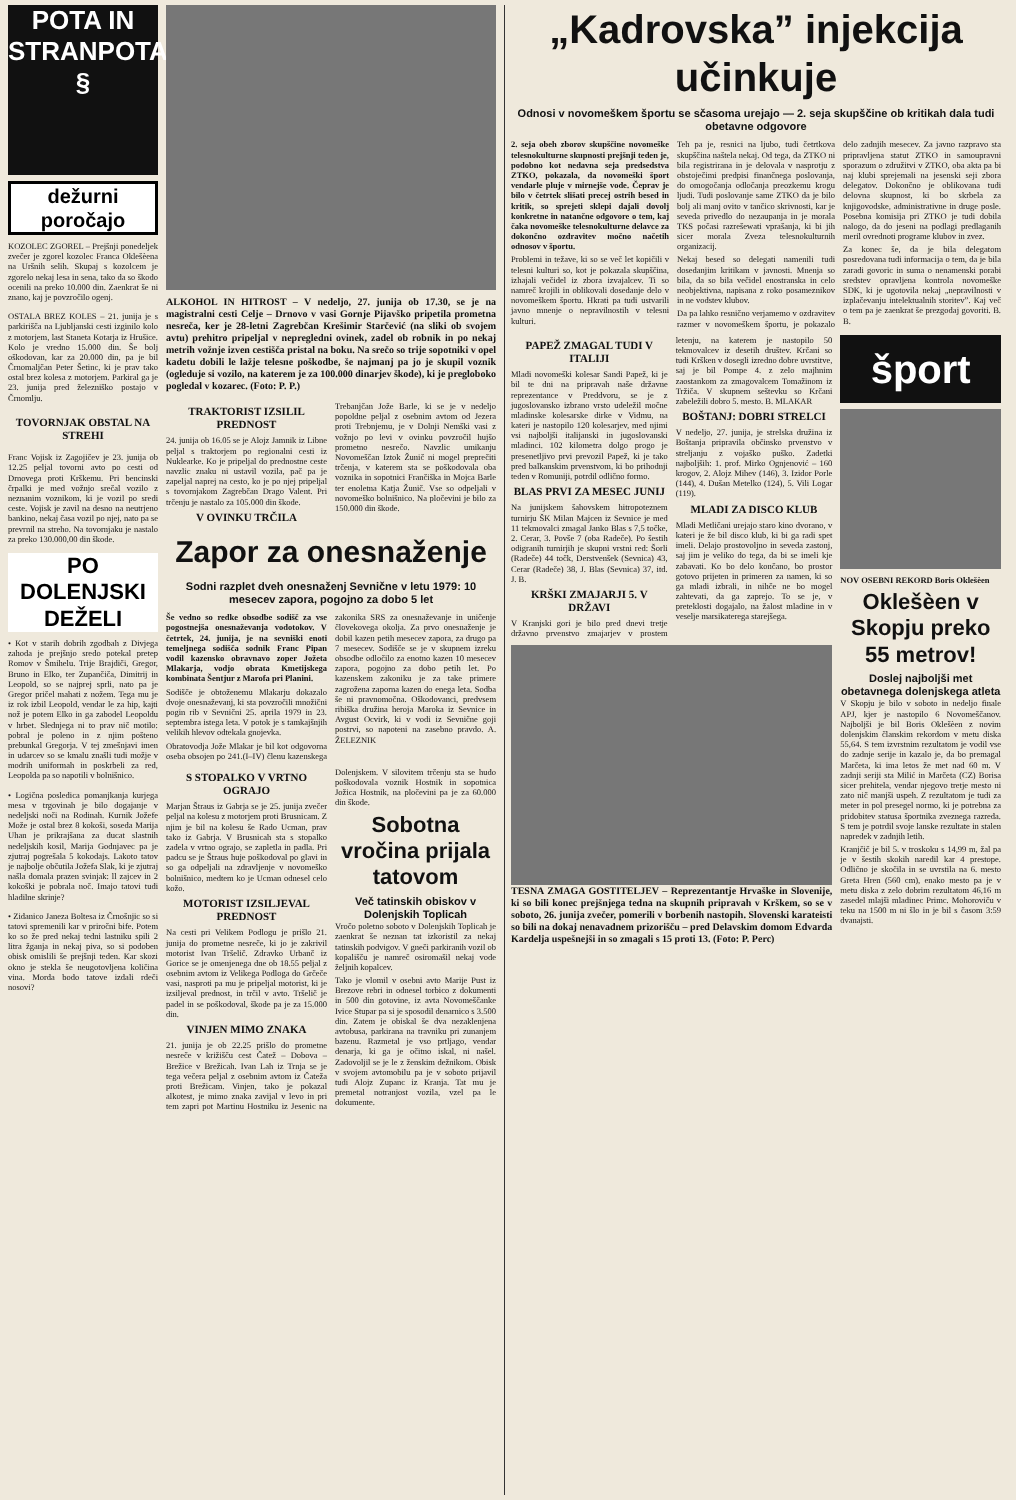POTA IN STRANPOTA
§
dežurni poročajo
KOZOLEC ZGOREL – Prejšnji ponedeljek zvečer je zgorel kozolec Franca Oklešèena na Uršnih selih. Skupaj s kozolcem je zgorelo nekaj lesa in sena, tako da so škodo ocenili na preko 10.000 din. Zaenkrat še ni znano, kaj je povzročilo ogenj.
OSTALA BREZ KOLES – 21. junija je s parkirišča na Ljubljanski cesti izginilo kolo z motorjem, last Staneta Kotarja iz Hrušice. Kolo je vredno 15.000 din. Še bolj oškodovan, kar za 20.000 din, pa je bil Črnomaljčan Peter Šetinc, ki je prav tako ostal brez kolesa z motorjem. Parkiral ga je 23. junija pred železniško postajo v Črnomlju.
TOVORNJAK OBSTAL NA STREHI
Franc Vojisk iz Zagojičev je 23. junija ob 12.25 peljal tovorni avto po cesti od Drnovega proti Krškemu. Pri bencinski črpalki je med vožnjo srečal vozilo z neznanim voznikom, ki je vozil po sredi ceste. Vojisk je zavil na desno na neutrjeno bankino, nekaj časa vozil po njej, nato pa se prevrnil na streho. Na tovornjaku je nastalo za preko 130.000,00 din škode.
PO DOLENJSKI DEŽELI
• Kot v starih dobrih zgodbah z Divjega zahoda je prejšnjo sredo potekal pretep Romov v Šmihelu. Trije Brajdiči, Gregor, Bruno in Elko, ter Zupančiča, Dimitrij in Leopold, so se najprej sprli, nato pa je Gregor pričel mahati z nožem. Tega mu je iz rok izbil Leopold, vendar le za hip, kajti nož je potem Elko in ga zabodel Leopoldu v hrbet. Slednjega ni to prav nič motilo: pobral je poleno in z njim pošteno prebunkal Gregorja. V tej zmešnjavi imen in udarcev so se kmalu znašli tudi možje v modrih uniformah in poskrbeli za red, Leopolda pa so napotili v bolnišnico.
• Logična posledica pomanjkanja kurjega mesa v trgovinah je bilo dogajanje v nedeljski noči na Rodinah. Kurnik Jožefe Može je ostal brez 8 kokoši, soseda Marija Uhan je prikrajšana za ducat slastnih nedeljskih kosil, Marija Godnjavec pa je zjutraj pogrešala 5 kokodajs. Lakoto tatov je najbolje občutila Jožefa Slak, ki je zjutraj našla domala prazen svinjak: ll zajcev in 2 kokoški je pobrala noč. Imajo tatovi tudi hladilne skrinje?
• Zidanico Janeza Boltesa iz Črnošnjic so si tatovi spremenili kar v priročni bife. Potem ko so že pred nekaj tedni lastniku spili 2 litra žganja in nekaj piva, so si podoben obisk omislili še prejšnji teden. Kar skozi okno je stekla še neugotovljena količina vina. Morda bodo tatove izdali rdeči nosovi?
ALKOHOL IN HITROST – V nedeljo, 27. junija ob 17.30, se je na magistralni cesti Celje – Drnovo v vasi Gornje Pijavško pripetila prometna nesreča, ker je 28-letni Zagrebčan Krešimir Starčević (na sliki ob svojem avtu) prehitro pripeljal v nepregledni ovinek, zadel ob robnik in po nekaj metrih vožnje izven cestišča pristal na boku. Na srečo so trije sopotniki v opel kadetu dobili le lažje telesne poškodbe, še najmanj pa jo je skupil voznik (ogleduje si vozilo, na katerem je za 100.000 dinarjev škode), ki je pregloboko pogledal v kozarec. (Foto: P. P.)
TRAKTORIST IZSILIL PREDNOST
24. junija ob 16.05 se je Alojz Jamnik iz Libne peljal s traktorjem po regionalni cesti iz Nuklearke. Ko je pripeljal do prednostne ceste navzlic znaku ni ustavil vozila, pač pa je zapeljal naprej na cesto, ko je po njej pripeljal s tovornjakom Zagrebčan Drago Valent. Pri trčenju je nastalo za 105.000 din škode.
V OVINKU TRČILA
Trebanjčan Jože Barle, ki se je v nedeljo popoldne peljal z osebnim avtom od Jezera proti Trebnjemu, je v Dolnji Nemški vasi z vožnjo po levi v ovinku povzročil hujšo prometno nesrečo. Navzlic umikanju Novomeščan Iztok Žunič ni mogel preprečiti trčenja, v katerem sta se poškodovala oba voznika in sopotnici Frančiška in Mojca Barle ter enoletna Katja Žunič. Vse so odpeljali v novomeško bolnišnico. Na pločevini je bilo za 150.000 din škode.
Zapor za onesnaženje
Sodni razplet dveh onesnaženj Sevnične v letu 1979: 10 mesecev zapora, pogojno za dobo 5 let
Še vedno so redke obsodbe sodišč za vse pogostnejša onesnaževanja vodotokov. V četrtek, 24. junija, je na sevniški enoti temeljnega sodišča sodnik Franc Pipan vodil kazensko obravnavo zoper Jožeta Mlakarja, vodjo obrata Kmetijskega kombinata Šentjur z Marofa pri Planini.
Sodišče je obtoženemu Mlakarju dokazalo dvoje onesnaževanj, ki sta povzročili množični pogin rib v Sevnični 25. aprila 1979 in 23. septembra istega leta. V potok je s tamkajšnjih velikih hlevov odtekala gnojevka.
Obratovodja Jože Mlakar je bil kot odgovorna oseba obsojen po 241.(I–IV) členu kazenskega zakonika SRS za onesnaževanje in uničenje človekovega okolja. Za prvo onesnaženje je dobil kazen petih mesecev zapora, za drugo pa 7 mesecev. Sodišče se je v skupnem izreku obsodbe odločilo za enotno kazen 10 mesecev zapora, pogojno za dobo petih let. Po kazenskem zakoniku je za take primere zagrožena zaporna kazen do enega leta. Sodba še ni pravnomočna. Oškodovanci, predvsem ribiška družina heroja Maroka iz Sevnice in Avgust Ocvirk, ki v vodi iz Sevnične goji postrvi, so napoteni na zasebno pravdo. A. ŽELEZNIK
S STOPALKO V VRTNO OGRAJO
Marjan Štraus iz Gabrja se je 25. junija zvečer peljal na kolesu z motorjem proti Brusnicam. Z njim je bil na kolesu še Rado Ucman, prav tako iz Gabrja. V Brusnicah sta s stopalko zadela v vrtno ograjo, se zapletla in padla. Pri padcu se je Štraus huje poškodoval po glavi in so ga odpeljali na zdravljenje v novomeško bolnišnico, medtem ko je Ucman odnesel celo kožo.
MOTORIST IZSILJEVAL PREDNOST
Na cesti pri Velikem Podlogu je prišlo 21. junija do prometne nesreče, ki jo je zakrivil motorist Ivan Tršelič. Zdravko Urbanč iz Gorice se je omenjenega dne ob 18.55 peljal z osebnim avtom iz Velikega Podloga do Grčeče vasi, nasproti pa mu je pripeljal motorist, ki je izsiljeval prednost, in trčil v avto. Tršelič je padel in se poškodoval, škode pa je za 15.000 din.
VINJEN MIMO ZNAKA
21. junija je ob 22.25 prišlo do prometne nesreče v križišču cest Čatež – Dobova – Brežice v Brežicah. Ivan Lah iz Trnja se je tega večera peljal z osebnim avtom iz Čateža proti Brežicam. Vinjen, tako je pokazal alkotest, je mimo znaka zavijal v levo in pri tem zapri pot Martinu Hostniku iz Jesenic na Dolenjskem. V silovitem trčenju sta se hudo poškodovala voznik Hostnik in sopotnica Jožica Hostnik, na pločevini pa je za 60.000 din škode.
Sobotna vročina prijala tatovom
Več tatinskih obiskov v Dolenjskih Toplicah
Vročo poletno soboto v Dolenjskih Toplicah je zaenkrat še neznan tat izkoristil za nekaj tatinskih podvigov. V gneči parkiranih vozil ob kopališču je namreč osiromašil nekaj vode željnih kopalcev.
Tako je vlomil v osebni avto Marije Pust iz Brezove rebri in odnesel torbico z dokumenti in 500 din gotovine, iz avta Novomeščanke Ivice Stupar pa si je sposodil denarnico s 3.500 din. Zatem je obiskal še dva nezaklenjena avtobusa, parkirana na travniku pri zunanjem bazenu. Razmetal je vso prtljago, vendar denarja, ki ga je očitno iskal, ni našel. Zadovoljil se je le z ženskim dežnikom. Obisk v svojem avtomobilu pa je v soboto prijavil tudi Alojz Zupanc iz Kranja. Tat mu je premetal notranjost vozila, vzel pa le dokumente.
„Kadrovska” injekcija učinkuje
Odnosi v novomeškem športu se sčasoma urejajo — 2. seja skupščine ob kritikah dala tudi obetavne odgovore
2. seja obeh zborov skupščine novomeške telesnokulturne skupnosti prejšnji teden je, podobno kot nedavna seja predsedstva ZTKO, pokazala, da novomeški šport vendarle pluje v mirnejše vode. Čeprav je bilo v četrtek slišati precej ostrih besed in kritik, so sprejeti sklepi dajali dovolj konkretne in natančne odgovore o tem, kaj čaka novomeške telesnokulturne delavce za dokončno ozdravitev močno načetih odnosov v športu.
Problemi in težave, ki so se več let kopičili v telesni kulturi so, kot je pokazala skupščina, izhajali večidel iz zbora izvajalcev. Ti so namreč krojili in oblikovali dosedanje delo v novomeškem športu. Hkrati pa tudi ustvarili javno mnenje o nepravilnostih v telesni kulturi.
Teh pa je, resnici na ljubo, tudi četrtkova skupščina naštela nekaj. Od tega, da ZTKO ni bila registrirana in je delovala v nasprotju z obstoječimi predpisi finančnega poslovanja, do omogočanja odločanja preozkemu krogu ljudi. Tudi poslovanje same ZTKO da je bilo bolj ali manj ovito v tančico skrivnosti, kar je seveda privedlo do nezaupanja in je morala TKS počasi razrešewati vprašanja, ki bi jih sicer morala Zveza telesnokulturnih organizacij.
Nekaj besed so delegati namenili tudi dosedanjim kritikam v javnosti. Mnenja so bila, da so bila večidel enostranska in celo neobjektivna, napisana z roko posameznikov in ne vodstev klubov.
Da pa lahko resnično verjamemo v ozdravitev razmer v novomeškem športu, je pokazalo delo zadnjih mesecev. Za javno razpravo sta pripravljena statut ZTKO in samoupravni sporazum o združitvi v ZTKO, oba akta pa bi naj klubi sprejemali na jesenski seji zbora delegatov. Dokončno je oblikovana tudi delovna skupnost, ki bo skrbela za knjigovodske, administrativne in druge posle. Posebna komisija pri ZTKO je tudi dobila nalogo, da do jeseni na podlagi predlaganih meril ovrednoti programe klubov in zvez.
Za konec še, da je bila delegatom posredovana tudi informacija o tem, da je bila zaradi govoric in suma o nenamenski porabi sredstev opravljena kontrola novomeške SDK, ki je ugotovila nekaj „nepravilnosti v izplačevanju intelektualnih storitev”. Kaj več o tem pa je zaenkrat še prezgodaj govoriti. B. B.
PAPEŽ ZMAGAL TUDI V ITALIJI
Mladi novomeški kolesar Sandi Papež, ki je bil te dni na pripravah naše državne reprezentance v Preddvoru, se je z jugoslovansko izbrano vrsto udeležil močne mladinske kolesarske dirke v Vidmu, na kateri je nastopilo 120 kolesarjev, med njimi vsi najboljši italijanski in jugoslovanski mladinci. 102 kilometra dolgo progo je presenetljivo prvi prevozil Papež, ki je tako pred balkanskim prvenstvom, ki bo prihodnji teden v Romuniji, potrdil odlično formo.
BLAS PRVI ZA MESEC JUNIJ
Na junijskem šahovskem hitropoteznem turnirju ŠK Milan Majcen iz Sevnice je med 11 tekmovalci zmagal Janko Blas s 7,5 točke, 2. Cerar, 3. Povše 7 (oba Radeče). Po šestih odigranih turnirjih je skupni vrstni red: Šorli (Radeče) 44 točk, Derstvenšek (Sevnica) 43, Cerar (Radeče) 38, J. Blas (Sevnica) 37, itd. J. B.
KRŠKI ZMAJARJI 5. V DRŽAVI
V Kranjski gori je bilo pred dnevi tretje državno prvenstvo zmajarjev v prostem letenju, na katerem je nastopilo 50 tekmovalcev iz desetih društev. Krčani so tudi Kršken v dosegli izredno dobre uvrstitve, saj je bil Pompe 4. z zelo majhnim zaostankom za zmagovalcem Tomažinom iz Tržiča. V skupnem seštevku so Krčani zabeležili dobro 5. mesto. B. MLAKAR
BOŠTANJ: DOBRI STRELCI
V nedeljo, 27. junija, je strelska družina iz Boštanja pripravila občinsko prvenstvo v streljanju z vojaško puško. Zadetki najboljših: 1. prof. Mirko Ognjenović – 160 krogov, 2. Alojz Mihev (146), 3. Izidor Porle (144), 4. Dušan Metelko (124), 5. Vili Logar (119).
MLADI ZA DISCO KLUB
Mladi Metličani urejajo staro kino dvorano, v kateri je že bil disco klub, ki bi ga radi spet imeli. Delajo prostovoljno in seveda zastonj, saj jim je veliko do tega, da bi se imeli kje zabavati. Ko bo delo končano, bo prostor gotovo prijeten in primeren za namen, ki so ga mladi izbrali, in nihče ne bo mogel zahtevati, da ga zaprejo. To se je, v preteklosti dogajalo, na žalost mladine in v veselje marsikaterega starejšega.
TESNA ZMAGA GOSTITELJEV – Reprezentantje Hrvaške in Slovenije, ki so bili konec prejšnjega tedna na skupnih pripravah v Krškem, so se v soboto, 26. junija zvečer, pomerili v borbenih nastopih. Slovenski karateisti so bili na dokaj nenavadnem prizorišču – pred Delavskim domom Edvarda Kardelja uspešnejši in so zmagali s 15 proti 13. (Foto: P. Perc)
šport
NOV OSEBNI REKORD Boris Oklešèen
Oklešèen v Skopju preko 55 metrov!
Doslej najboljši met obetavnega dolenjskega atleta
V Skopju je bilo v soboto in nedeljo finale APJ, kjer je nastopilo 6 Novomeščanov. Najboljši je bil Boris Oklešèen z novim dolenjskim članskim rekordom v metu diska 55,64. S tem izvrstnim rezultatom je vodil vse do zadnje serije in kazalo je, da bo premagal Marčeta, ki ima letos že met nad 60 m. V zadnji seriji sta Milić in Marčeta (CZ) Borisa sicer prehitela, vendar njegovo tretje mesto ni zato nič manjši uspeh. Z rezultatom je tudi za meter in pol presegel normo, ki je potrebna za pridobitev statusa športnika zveznega razreda. S tem je potrdil svoje lanske rezultate in stalen napredek v zadnjih letih.
Kranjčič je bil 5. v troskoku s 14,99 m, žal pa je v šestih skokih naredil kar 4 prestope. Odlično je skočila in se uvrstila na 6. mesto Greta Hren (560 cm), enako mesto pa je v metu diska z zelo dobrim rezultatom 46,16 m zasedel mlajši mladinec Primc. Mohoroviču v teku na 1500 m ni šlo in je bil s časom 3:59 dvanajsti.